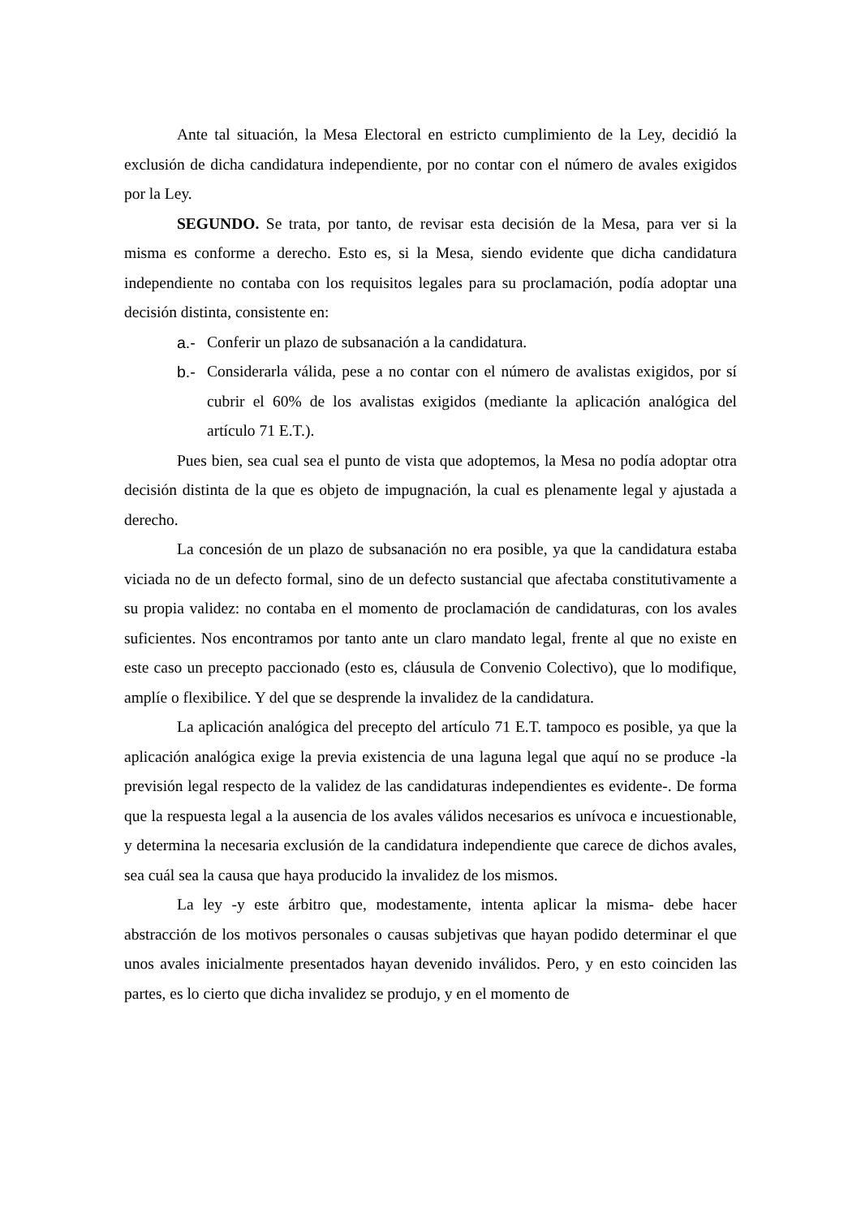Ante tal situación, la Mesa Electoral en estricto cumplimiento de la Ley, decidió la exclusión de dicha candidatura independiente, por no contar con el número de avales exigidos por la Ley.
SEGUNDO. Se trata, por tanto, de revisar esta decisión de la Mesa, para ver si la misma es conforme a derecho. Esto es, si la Mesa, siendo evidente que dicha candidatura independiente no contaba con los requisitos legales para su proclamación, podía adoptar una decisión distinta, consistente en:
a.- Conferir un plazo de subsanación a la candidatura.
b.- Considerarla válida, pese a no contar con el número de avalistas exigidos, por sí cubrir el 60% de los avalistas exigidos (mediante la aplicación analógica del artículo 71 E.T.).
Pues bien, sea cual sea el punto de vista que adoptemos, la Mesa no podía adoptar otra decisión distinta de la que es objeto de impugnación, la cual es plenamente legal y ajustada a derecho.
La concesión de un plazo de subsanación no era posible, ya que la candidatura estaba viciada no de un defecto formal, sino de un defecto sustancial que afectaba constitutivamente a su propia validez: no contaba en el momento de proclamación de candidaturas, con los avales suficientes. Nos encontramos por tanto ante un claro mandato legal, frente al que no existe en este caso un precepto paccionado (esto es, cláusula de Convenio Colectivo), que lo modifique, amplíe o flexibilice. Y del que se desprende la invalidez de la candidatura.
La aplicación analógica del precepto del artículo 71 E.T. tampoco es posible, ya que la aplicación analógica exige la previa existencia de una laguna legal que aquí no se produce -la previsión legal respecto de la validez de las candidaturas independientes es evidente-. De forma que la respuesta legal a la ausencia de los avales válidos necesarios es unívoca e incuestionable, y determina la necesaria exclusión de la candidatura independiente que carece de dichos avales, sea cuál sea la causa que haya producido la invalidez de los mismos.
La ley -y este árbitro que, modestamente, intenta aplicar la misma- debe hacer abstracción de los motivos personales o causas subjetivas que hayan podido determinar el que unos avales inicialmente presentados hayan devenido inválidos. Pero, y en esto coinciden las partes, es lo cierto que dicha invalidez se produjo, y en el momento de